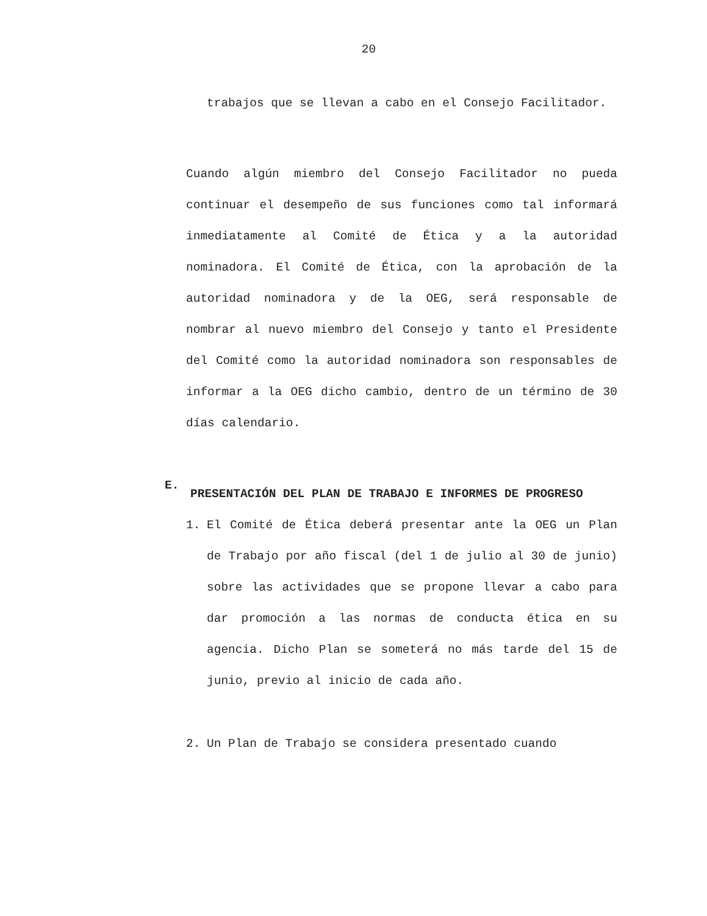20
trabajos que se llevan a cabo en el Consejo Facilitador.
Cuando algún miembro del Consejo Facilitador no pueda continuar el desempeño de sus funciones como tal informará inmediatamente al Comité de Ética y a la autoridad nominadora. El Comité de Ética, con la aprobación de la autoridad nominadora y de la OEG, será responsable de nombrar al nuevo miembro del Consejo y tanto el Presidente del Comité como la autoridad nominadora son responsables de informar a la OEG dicho cambio, dentro de un término de 30 días calendario.
E.
PRESENTACIÓN DEL PLAN DE TRABAJO E INFORMES DE PROGRESO
1. El Comité de Ética deberá presentar ante la OEG un Plan de Trabajo por año fiscal (del 1 de julio al 30 de junio) sobre las actividades que se propone llevar a cabo para dar promoción a las normas de conducta ética en su agencia. Dicho Plan se someterá no más tarde del 15 de junio, previo al inicio de cada año.
2. Un Plan de Trabajo se considera presentado cuando